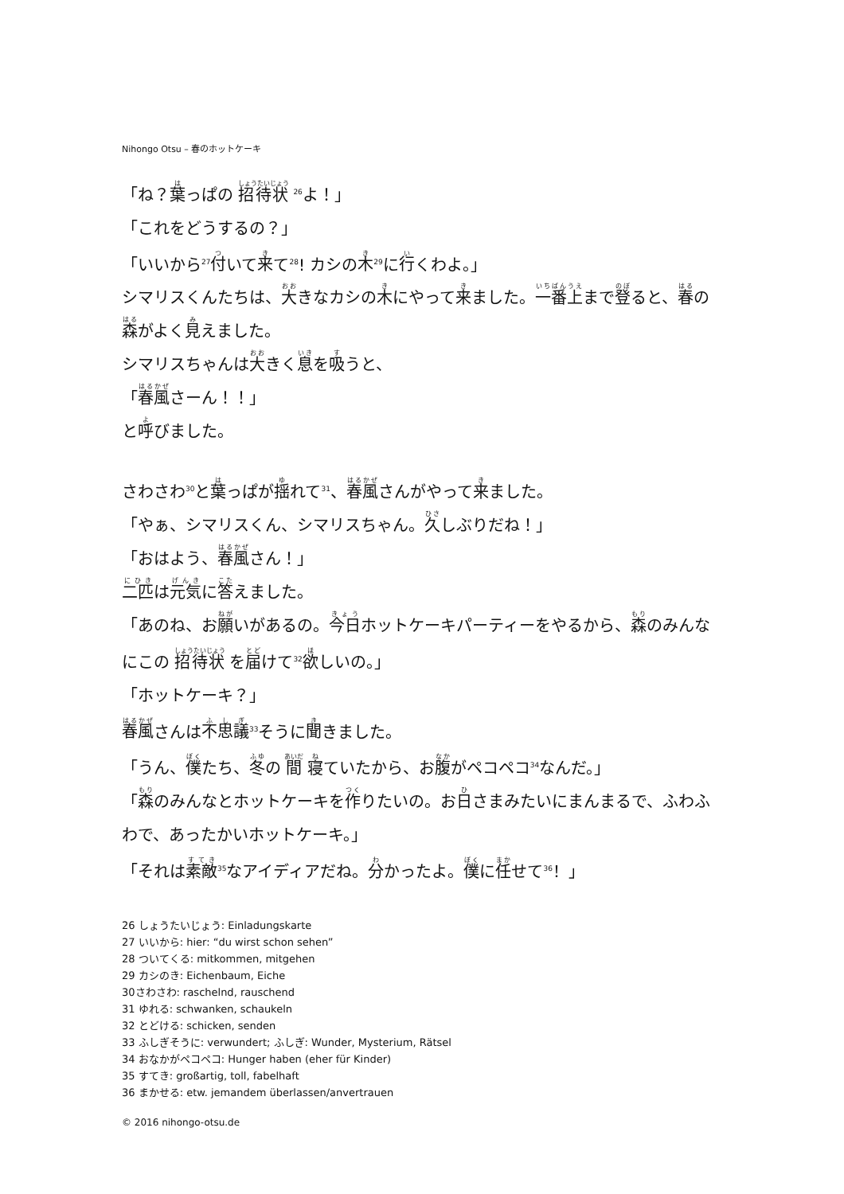Nihongo Otsu – 春のホットケーキ
「ね？葉っぱの 招待状 <sup>26</sup>よ！」
「これをどうするの？」
「いいから<sup>27</sup>付いて来て<sup>28</sup>! カシの木<sup>29</sup>に行くわよ。」
シマリスくんたちは、大きなカシの木にやって来ました。一番上まで登ると、春の森がよく見えました。
シマリスちゃんは大きく息を吸うと、
「春風さーん！！」
と呼びました。
さわさわ<sup>30</sup>と葉っぱが揺れて<sup>31</sup>、春風さんがやって来ました。
「やぁ、シマリスくん、シマリスちゃん。久しぶりだね！」
「おはよう、春風さん！」
二匹は元気に答えました。
「あのね、お願いがあるの。今日ホットケーキパーティーをやるから、森のみんなにこの 招待状 を届けて<sup>32</sup>欲しいの。」
「ホットケーキ？」
春風さんは不思議<sup>33</sup>そうに聞きました。
「うん、僕たち、冬の 間 寝ていたから、お腹がペコペコ<sup>34</sup>なんだ。」
「森のみんなとホットケーキを作りたいの。お日さまみたいにまんまるで、ふわふわで、あったかいホットケーキ。」
「それは素敵<sup>35</sup>なアイディアだね。分かったよ。僕に任せて<sup>36</sup>！」
26 しょうたいじょう: Einladungskarte
27 いいから: hier: “du wirst schon sehen”
28 ついてくる: mitkommen, mitgehen
29 カシのき: Eichenbaum, Eiche
30さわさわ: raschelnd, rauschend
31 ゆれる: schwanken, schaukeln
32 とどける: schicken, senden
33 ふしぎそうに: verwundert; ふしぎ: Wunder, Mysterium, Rätsel
34 おなかがペコペコ: Hunger haben (eher für Kinder)
35 すてき: großartig, toll, fabelhaft
36 まかせる: etw. jemandem überlassen/anvertrauen
© 2016 nihongo-otsu.de